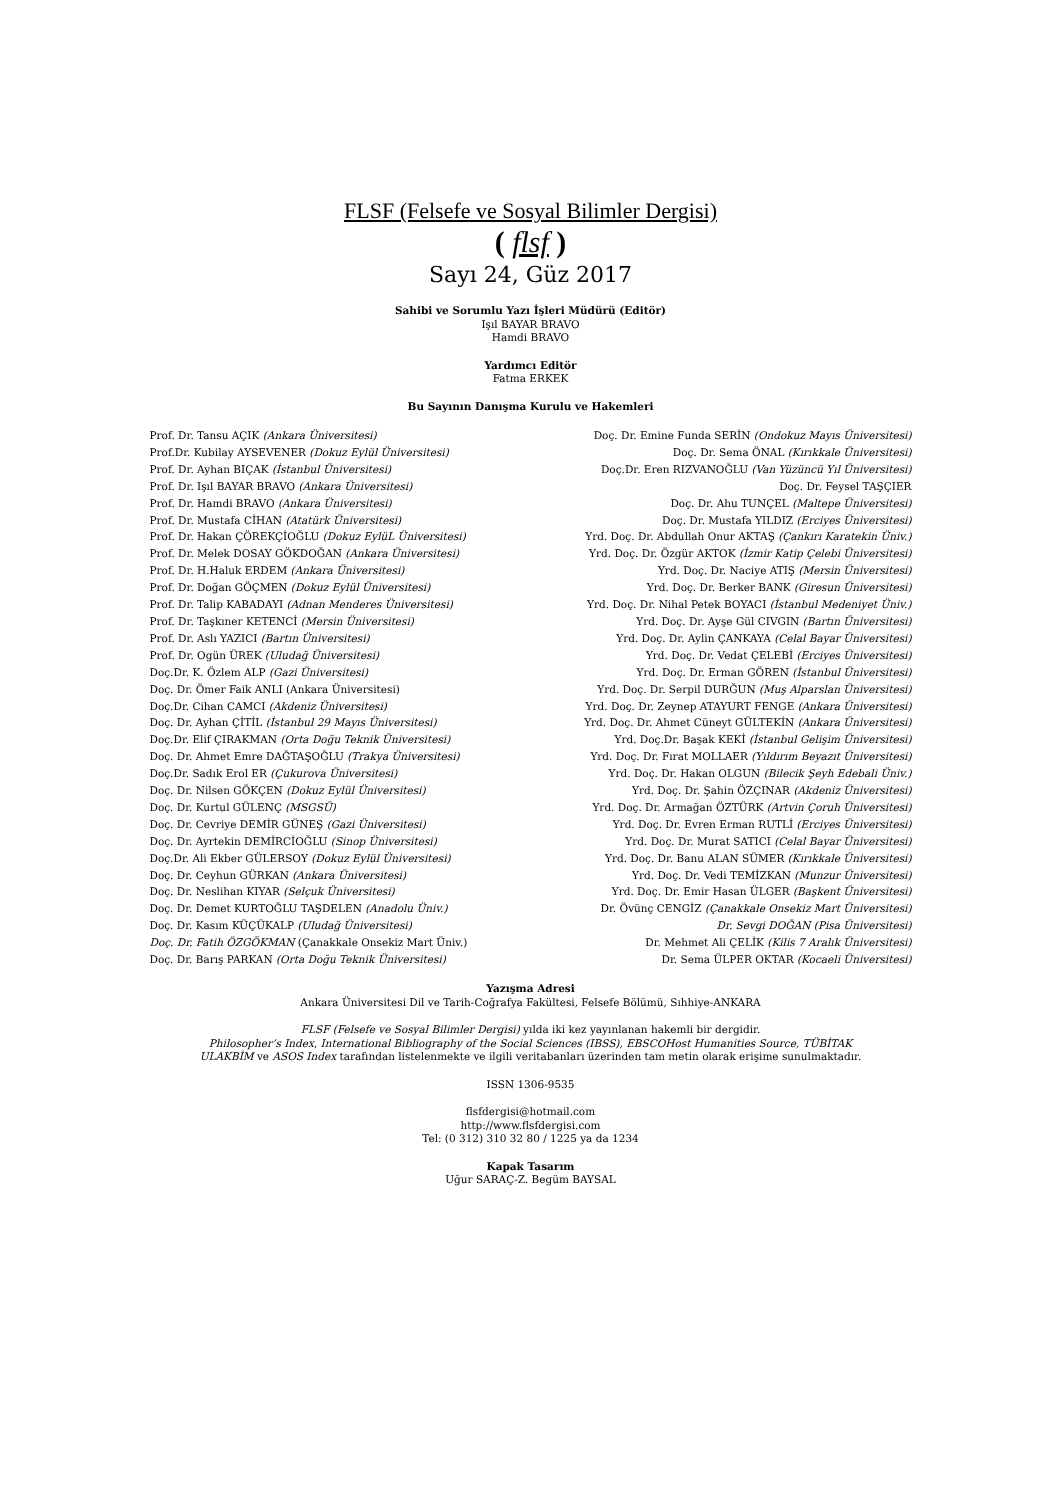FLSF (Felsefe ve Sosyal Bilimler Dergisi)
( flsf )
Sayı 24, Güz 2017
Sahibi ve Sorumlu Yazı İşleri Müdürü (Editör)
Işıl BAYAR BRAVO
Hamdi BRAVO
Yardımcı Editör
Fatma ERKEK
Bu Sayının Danışma Kurulu ve Hakemleri
Prof. Dr. Tansu AÇIK (Ankara Üniversitesi)
Prof.Dr. Kubilay AYSEVENER (Dokuz Eylül Üniversitesi)
Prof. Dr. Ayhan BIÇAK (İstanbul Üniversitesi)
Prof. Dr. Işıl BAYAR BRAVO (Ankara Üniversitesi)
Prof. Dr. Hamdi BRAVO (Ankara Üniversitesi)
Prof. Dr. Mustafa CİHAN (Atatürk Üniversitesi)
Prof. Dr. Hakan ÇÖREKÇİOĞLU (Dokuz EylüL Üniversitesi)
Prof. Dr. Melek DOSAY GÖKDOĞAN (Ankara Üniversitesi)
Prof. Dr. H.Haluk ERDEM (Ankara Üniversitesi)
Prof. Dr. Doğan GÖÇMEN (Dokuz Eylül Üniversitesi)
Prof. Dr. Talip KABADAYI (Adnan Menderes Üniversitesi)
Prof. Dr. Taşkıner KETENCİ (Mersin Üniversitesi)
Prof. Dr. Aslı YAZICI (Bartın Üniversitesi)
Prof. Dr. Ogün ÜREK (Uludağ Üniversitesi)
Doç.Dr. K. Özlem ALP (Gazi Üniversitesi)
Doç. Dr. Ömer Faik ANLI (Ankara Üniversitesi)
Doç.Dr. Cihan CAMCI (Akdeniz Üniversitesi)
Doç. Dr. Ayhan ÇİTİL (İstanbul 29 Mayıs Üniversitesi)
Doç.Dr. Elif ÇIRAKMAN (Orta Doğu Teknik Üniversitesi)
Doç. Dr. Ahmet Emre DAĞTAŞOĞLU (Trakya Üniversitesi)
Doç.Dr. Sadık Erol ER (Çukurova Üniversitesi)
Doç. Dr. Nilsen GÖKÇEN (Dokuz Eylül Üniversitesi)
Doç. Dr. Kurtul GÜLENÇ (MSGSÜ)
Doç. Dr. Cevriye DEMİR GÜNEŞ (Gazi Üniversitesi)
Doç. Dr. Ayrtekin DEMİRCİOĞLU (Sinop Üniversitesi)
Doç.Dr. Ali Ekber GÜLERSOY (Dokuz Eylül Üniversitesi)
Doç. Dr. Ceyhun GÜRKAN (Ankara Üniversitesi)
Doç. Dr. Neslihan KIYAR (Selçuk Üniversitesi)
Doç. Dr. Demet KURTOĞLU TAŞDELEN (Anadolu Üniv.)
Doç. Dr. Kasım KÜÇÜKALP (Uludağ Üniversitesi)
Doç. Dr. Fatih ÖZGÖKMAN (Çanakkale Onsekiz Mart Üniv.)
Doç. Dr. Barış PARKAN (Orta Doğu Teknik Üniversitesi)
Doç. Dr. Emine Funda SERİN (Ondokuz Mayıs Üniversitesi)
Doç. Dr. Sema ÖNAL (Kırıkkale Üniversitesi)
Doç.Dr. Eren RIZVANOĞLU (Van Yüzüncü Yıl Üniversitesi)
Doç. Dr. Feysel TAŞÇIER
Doç. Dr. Ahu TUNÇEL (Maltepe Üniversitesi)
Doç. Dr. Mustafa YILDIZ (Erciyes Üniversitesi)
Yrd. Doç. Dr. Abdullah Onur AKTAŞ (Çankırı Karatekin Üniv.)
Yrd. Doç. Dr. Özgür AKTOK (İzmir Katip Çelebi Üniversitesi)
Yrd. Doç. Dr. Naciye ATIŞ (Mersin Üniversitesi)
Yrd. Doç. Dr. Berker BANK (Giresun Üniversitesi)
Yrd. Doç. Dr. Nihal Petek BOYACI (İstanbul Medeniyet Üniv.)
Yrd. Doç. Dr. Ayşe Gül CIVGIN (Bartın Üniversitesi)
Yrd. Doç. Dr. Aylin ÇANKAYA (Celal Bayar Üniversitesi)
Yrd. Doç. Dr. Vedat ÇELEBİ (Erciyes Üniversitesi)
Yrd. Doç. Dr. Erman GÖREN (İstanbul Üniversitesi)
Yrd. Doç. Dr. Serpil DURĞUN (Muş Alparslan Üniversitesi)
Yrd. Doç. Dr. Zeynep ATAYURT FENGE (Ankara Üniversitesi)
Yrd. Doç. Dr. Ahmet Cüneyt GÜLTEKİN (Ankara Üniversitesi)
Yrd. Doç.Dr. Başak KEKİ (İstanbul Gelişim Üniversitesi)
Yrd. Doç. Dr. Fırat MOLLAER (Yıldırım Beyazıt Üniversitesi)
Yrd. Doç. Dr. Hakan OLGUN (Bilecik Şeyh Edebali Üniv.)
Yrd. Doç. Dr. Şahin ÖZÇINAR (Akdeniz Üniversitesi)
Yrd. Doç. Dr. Armağan ÖZTÜRK (Artvin Çoruh Üniversitesi)
Yrd. Doç. Dr. Evren Erman RUTLİ (Erciyes Üniversitesi)
Yrd. Doç. Dr. Murat SATICI (Celal Bayar Üniversitesi)
Yrd. Doç. Dr. Banu ALAN SÜMER (Kırıkkale Üniversitesi)
Yrd. Doç. Dr. Vedi TEMİZKAN (Munzur Üniversitesi)
Yrd. Doç. Dr. Emir Hasan ÜLGER (Başkent Üniversitesi)
Dr. Övünç CENGİZ (Çanakkale Onsekiz Mart Üniversitesi)
Dr. Sevgi DOĞAN (Pisa Üniversitesi)
Dr. Mehmet Ali ÇELİK (Kilis 7 Aralık Üniversitesi)
Dr. Sema ÜLPER OKTAR (Kocaeli Üniversitesi)
Yazışma Adresi
Ankara Üniversitesi Dil ve Tarih-Coğrafya Fakültesi, Felsefe Bölümü, Sıhhiye-ANKARA
FLSF (Felsefe ve Sosyal Bilimler Dergisi) yılda iki kez yayınlanan hakemli bir dergidir.
Philosopher’s Index, International Bibliography of the Social Sciences (IBSS), EBSCOHost Humanities Source, TÜBİTAK
ULAKBİM ve ASOS Index tarafından listelenmekte ve ilgili veritabanları üzerinden tam metin olarak erişime sunulmaktadır.
ISSN 1306-9535
flsfdergisi@hotmail.com
http://www.flsfdergisi.com
Tel: (0 312) 310 32 80 / 1225 ya da 1234
Kapak Tasarım
Uğur SARAÇ-Z. Begüm BAYSAL